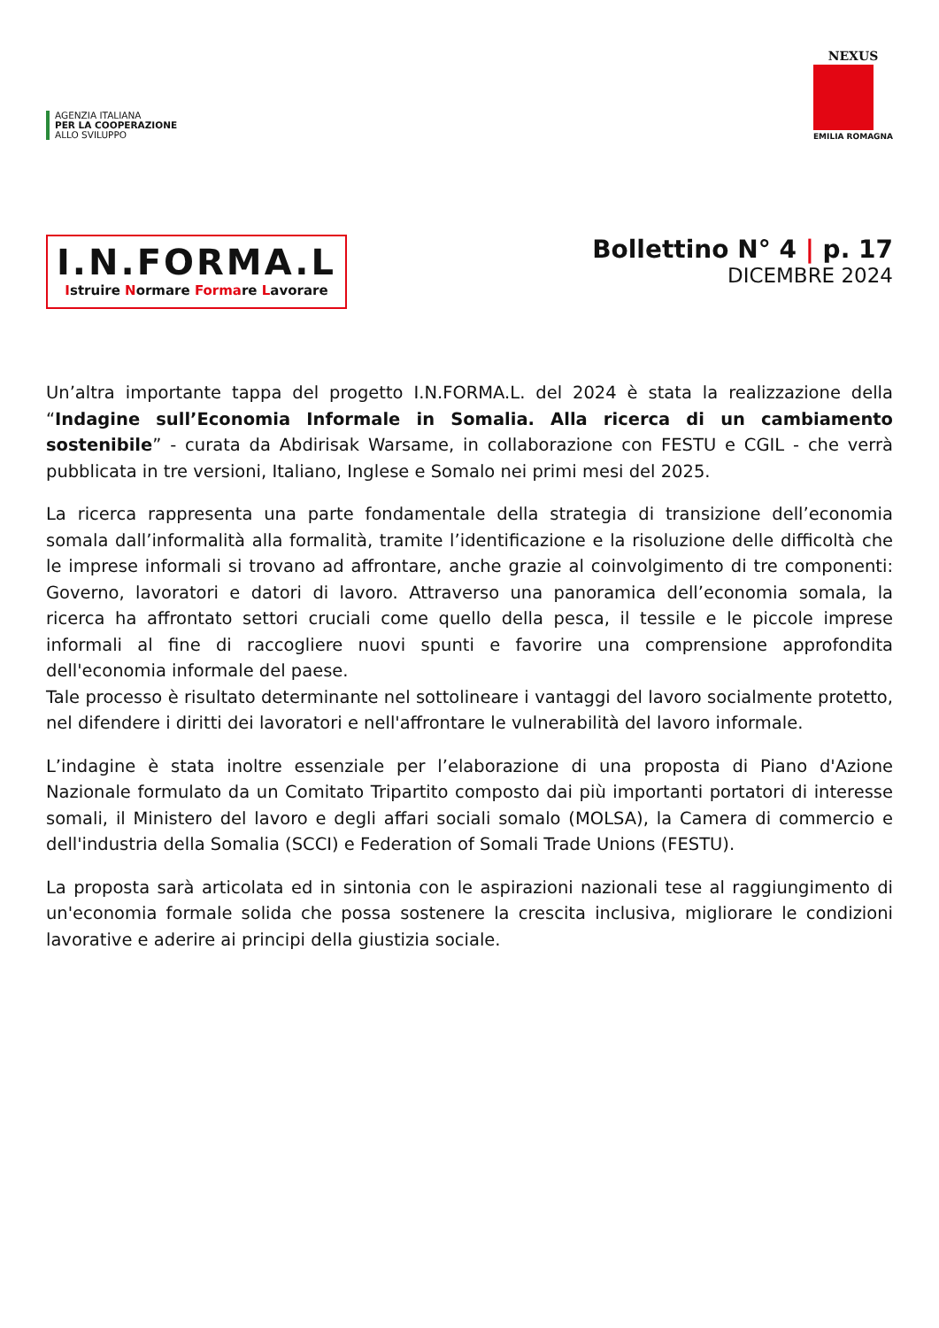AGENZIA ITALIANA
PER LA COOPERAZIONE
ALLO SVILUPPO
NEXUS
EMILIA ROMAGNA
I.N.FORMA.L
Istruire Normare Formare Lavorare
Bollettino N° 4 | p. 17
DICEMBRE 2024
Un’altra importante tappa del progetto I.N.FORMA.L. del 2024 è stata la realizzazione della “Indagine sull’Economia Informale in Somalia. Alla ricerca di un cambiamento sostenibile” - curata da Abdirisak Warsame, in collaborazione con FESTU e CGIL - che verrà pubblicata in tre versioni, Italiano, Inglese e Somalo nei primi mesi del 2025.
La ricerca rappresenta una parte fondamentale della strategia di transizione dell’economia somala dall’informalità alla formalità, tramite l’identificazione e la risoluzione delle difficoltà che le imprese informali si trovano ad affrontare, anche grazie al coinvolgimento di tre componenti: Governo, lavoratori e datori di lavoro. Attraverso una panoramica dell’economia somala, la ricerca ha affrontato settori cruciali come quello della pesca, il tessile e le piccole imprese informali al fine di raccogliere nuovi spunti e favorire una comprensione approfondita dell'economia informale del paese.
Tale processo è risultato determinante nel sottolineare i vantaggi del lavoro socialmente protetto, nel difendere i diritti dei lavoratori e nell'affrontare le vulnerabilità del lavoro informale.
L’indagine è stata inoltre essenziale per l’elaborazione di una proposta di Piano d'Azione Nazionale formulato da un Comitato Tripartito composto dai più importanti portatori di interesse somali, il Ministero del lavoro e degli affari sociali somalo (MOLSA), la Camera di commercio e dell'industria della Somalia (SCCI) e Federation of Somali Trade Unions (FESTU).
La proposta sarà articolata ed in sintonia con le aspirazioni nazionali tese al raggiungimento di un'economia formale solida che possa sostenere la crescita inclusiva, migliorare le condizioni lavorative e aderire ai principi della giustizia sociale.